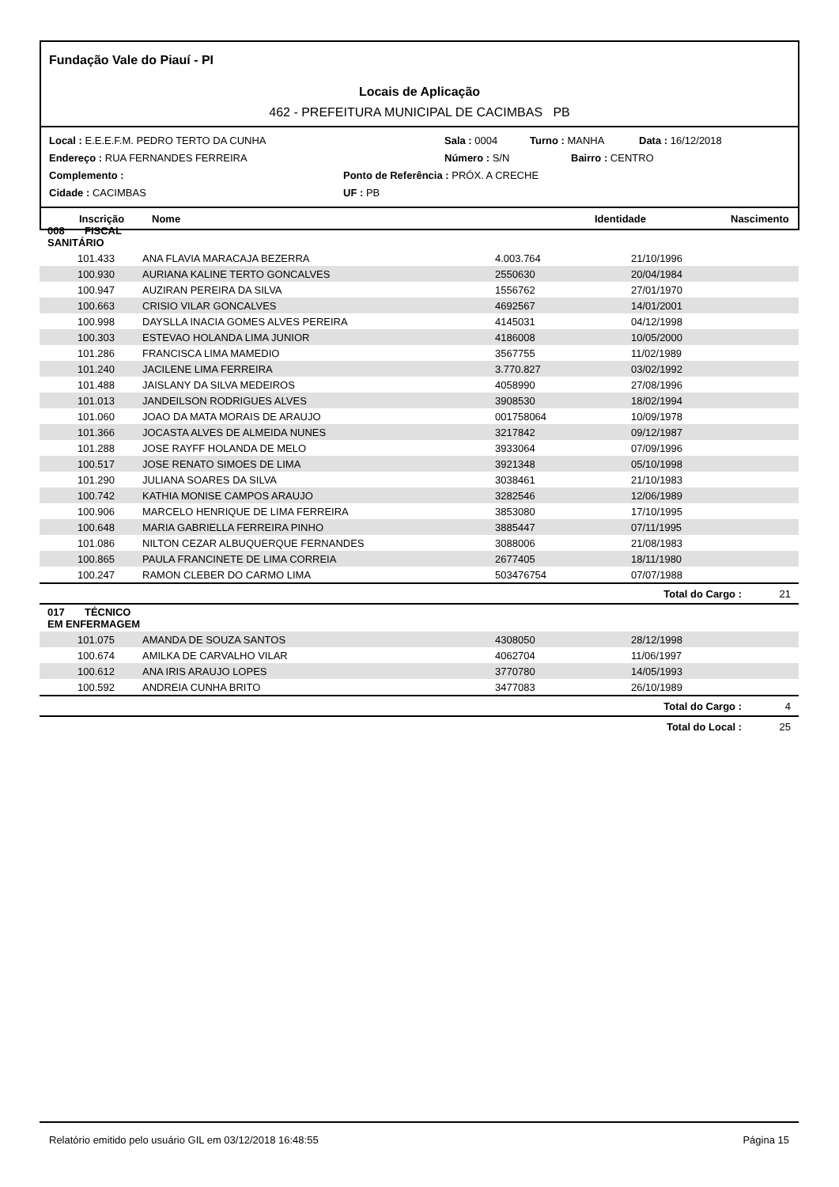Fundação Vale do Piauí - PI
Locais de Aplicação
462 - PREFEITURA MUNICIPAL DE CACIMBAS PB
Local : E.E.E.F.M. PEDRO TERTO DA CUNHA Sala : 0004 Turno : MANHA Data : 16/12/2018
Endereço : RUA FERNANDES FERREIRA Número : S/N Bairro : CENTRO
Complemento : Ponto de Referência : PRÓX. A CRECHE
Cidade : CACIMBAS UF : PB
Inscrição Nome Identidade Nascimento
| 008 FISCAL SANITÁRIO | | | | |
| 101.433 | ANA FLAVIA MARACAJA BEZERRA | 4.003.764 | 21/10/1996 | |
| 100.930 | AURIANA KALINE TERTO GONCALVES | 2550630 | 20/04/1984 | |
| 100.947 | AUZIRAN PEREIRA DA SILVA | 1556762 | 27/01/1970 | |
| 100.663 | CRISIO VILAR GONCALVES | 4692567 | 14/01/2001 | |
| 100.998 | DAYSLLA INACIA GOMES ALVES PEREIRA | 4145031 | 04/12/1998 | |
| 100.303 | ESTEVAO HOLANDA LIMA JUNIOR | 4186008 | 10/05/2000 | |
| 101.286 | FRANCISCA LIMA MAMEDIO | 3567755 | 11/02/1989 | |
| 101.240 | JACILENE LIMA FERREIRA | 3.770.827 | 03/02/1992 | |
| 101.488 | JAISLANY DA SILVA MEDEIROS | 4058990 | 27/08/1996 | |
| 101.013 | JANDEILSON RODRIGUES ALVES | 3908530 | 18/02/1994 | |
| 101.060 | JOAO DA MATA MORAIS DE ARAUJO | 001758064 | 10/09/1978 | |
| 101.366 | JOCASTA ALVES DE ALMEIDA NUNES | 3217842 | 09/12/1987 | |
| 101.288 | JOSE RAYFF HOLANDA DE MELO | 3933064 | 07/09/1996 | |
| 100.517 | JOSE RENATO SIMOES DE LIMA | 3921348 | 05/10/1998 | |
| 101.290 | JULIANA SOARES DA SILVA | 3038461 | 21/10/1983 | |
| 100.742 | KATHIA MONISE CAMPOS ARAUJO | 3282546 | 12/06/1989 | |
| 100.906 | MARCELO HENRIQUE DE LIMA FERREIRA | 3853080 | 17/10/1995 | |
| 100.648 | MARIA GABRIELLA FERREIRA PINHO | 3885447 | 07/11/1995 | |
| 101.086 | NILTON CEZAR ALBUQUERQUE FERNANDES | 3088006 | 21/08/1983 | |
| 100.865 | PAULA FRANCINETE DE LIMA CORREIA | 2677405 | 18/11/1980 | |
| 100.247 | RAMON CLEBER DO CARMO LIMA | 503476754 | 07/07/1988 | |
| | | | Total do Cargo : | 21 |
| 017 TÉCNICO EM ENFERMAGEM | | | | |
| 101.075 | AMANDA DE SOUZA SANTOS | 4308050 | 28/12/1998 | |
| 100.674 | AMILKA DE CARVALHO VILAR | 4062704 | 11/06/1997 | |
| 100.612 | ANA IRIS ARAUJO LOPES | 3770780 | 14/05/1993 | |
| 100.592 | ANDREIA CUNHA BRITO | 3477083 | 26/10/1989 | |
| | | | Total do Cargo : | 4 |
| | | | Total do Local : | 25 |
Relatório emitido pelo usuário GIL em 03/12/2018 16:48:55 Página 15